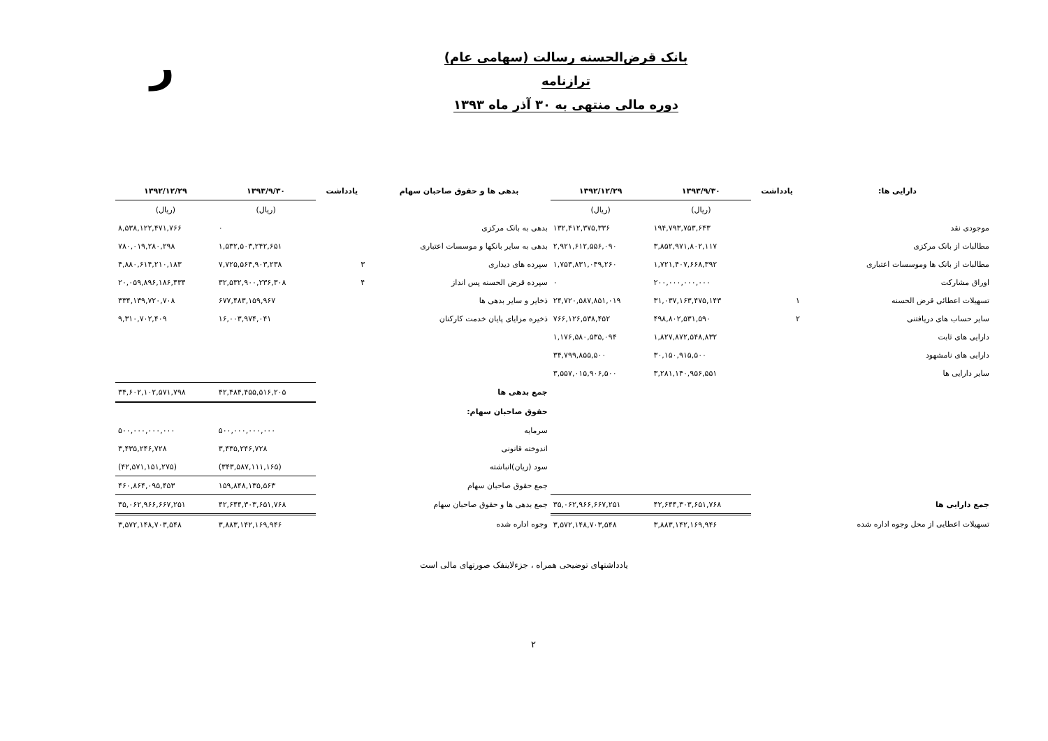ﺭ
بانک قرض‌الحسنه رسالت (سهامی عام)
ترازنامه
دوره مالی منتهی به ۳۰ آذر ماه ۱۳۹۳
| دارایی ها: | یادداشت | ۱۳۹۳/۹/۳۰ | ۱۳۹۲/۱۲/۲۹ | بدهی ها و حقوق صاحبان سهام | یادداشت | ۱۳۹۳/۹/۳۰ | ۱۳۹۲/۱۲/۲۹ |
| --- | --- | --- | --- | --- | --- | --- | --- |
| | | (ریال) | (ریال) | | | (ریال) | (ریال) |
| موجودی نقد | | ۱۹۴,۷۹۳,۷۵۳,۶۴۳ | ۱۳۲,۴۱۲,۳۷۵,۳۳۶ | بدهی به بانک مرکزی | | ۰ | ۸,۵۳۸,۱۲۲,۴۷۱,۷۶۶ |
| مطالبات از بانک مرکزی | | ۳,۸۵۲,۹۷۱,۸۰۲,۱۱۷ | ۲,۹۲۱,۶۱۲,۵۵۶,۰۹۰ | بدهی به سایر بانکها و موسسات اعتباری | | ۱,۵۳۲,۵۰۳,۲۴۲,۶۵۱ | ۷۸۰,۰۱۹,۲۸۰,۲۹۸ |
| مطالبات از بانک ها وموسسات اعتباری | | ۱,۷۲۱,۴۰۷,۶۶۸,۳۹۲ | ۱,۷۵۳,۸۳۱,۰۴۹,۲۶۰ | سپرده های دیداری | ۳ | ۷,۷۲۵,۵۶۴,۹۰۳,۲۳۸ | ۴,۸۸۰,۶۱۴,۲۱۰,۱۸۳ |
| اوراق مشارکت | | ۲۰۰,۰۰۰,۰۰۰,۰۰۰ | ۰ | سپرده قرض الحسنه پس انداز | ۴ | ۳۲,۵۳۲,۹۰۰,۲۳۶,۳۰۸ | ۲۰,۰۵۹,۸۹۶,۱۸۶,۴۳۴ |
| تسهیلات اعطائی قرض الحسنه | ۱ | ۳۱,۰۳۷,۱۶۳,۴۷۵,۱۴۳ | ۲۴,۷۲۰,۵۸۷,۸۵۱,۰۱۹ | ذخایر و سایر بدهی ها | | ۶۷۷,۴۸۳,۱۵۹,۹۶۷ | ۳۳۴,۱۳۹,۷۲۰,۷۰۸ |
| سایر حساب های دریافتنی | ۲ | ۴۹۸,۸۰۲,۵۳۱,۵۹۰ | ۷۶۶,۱۲۶,۵۳۸,۴۵۲ | ذخیره مزایای پایان خدمت کارکنان | | ۱۶,۰۰۳,۹۷۴,۰۴۱ | ۹,۳۱۰,۷۰۲,۴۰۹ |
| دارایی های ثابت | | ۱,۸۲۷,۸۷۲,۵۴۸,۸۳۲ | ۱,۱۷۶,۵۸۰,۵۳۵,۰۹۴ | | | | |
| دارایی های نامشهود | | ۳۰,۱۵۰,۹۱۵,۵۰۰ | ۳۴,۷۹۹,۸۵۵,۵۰۰ | | | | |
| سایر دارایی ها | | ۳,۲۸۱,۱۴۰,۹۵۶,۵۵۱ | ۳,۵۵۷,۰۱۵,۹۰۶,۵۰۰ | | | | |
| | | | | جمع بدهی ها | | ۴۲,۴۸۴,۴۵۵,۵۱۶,۲۰۵ | ۳۴,۶۰۲,۱۰۲,۵۷۱,۷۹۸ |
| | | | | حقوق صاحبان سهام: | | | |
| | | | | سرمایه | | ۵۰۰,۰۰۰,۰۰۰,۰۰۰ | ۵۰۰,۰۰۰,۰۰۰,۰۰۰ |
| | | | | اندوخته قانونی | | ۳,۴۳۵,۲۴۶,۷۲۸ | ۳,۴۳۵,۲۴۶,۷۲۸ |
| | | | | سود (زیان)انباشته | | (۳۴۳,۵۸۷,۱۱۱,۱۶۵) | (۴۲,۵۷۱,۱۵۱,۲۷۵) |
| | | | | جمع حقوق صاحبان سهام | | ۱۵۹,۸۴۸,۱۳۵,۵۶۳ | ۴۶۰,۸۶۴,۰۹۵,۴۵۳ |
| جمع دارایی ها | | ۴۲,۶۴۴,۳۰۳,۶۵۱,۷۶۸ | ۳۵,۰۶۲,۹۶۶,۶۶۷,۲۵۱ | جمع بدهی ها و حقوق صاحبان سهام | | ۴۲,۶۴۴,۳۰۳,۶۵۱,۷۶۸ | ۳۵,۰۶۲,۹۶۶,۶۶۷,۲۵۱ |
| تسهیلات اعطایی از محل وجوه اداره شده | | ۳,۸۸۳,۱۴۲,۱۶۹,۹۴۶ | ۳,۵۷۲,۱۴۸,۷۰۳,۵۴۸ | وجوه اداره شده | | ۳,۸۸۳,۱۴۲,۱۶۹,۹۴۶ | ۳,۵۷۲,۱۴۸,۷۰۳,۵۴۸ |
یادداشتهای توضیحی همراه ، جزءلاینفک صورتهای مالی است
۲